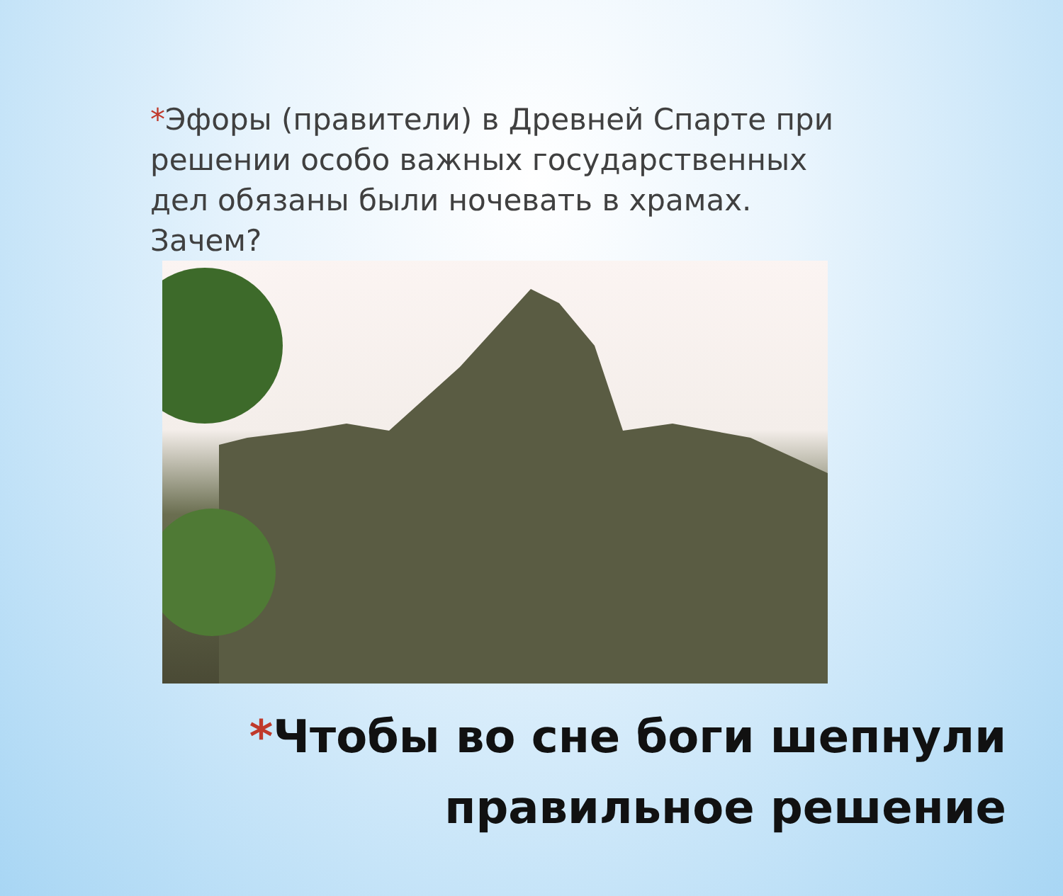*Эфоры (правители) в Древней Спарте при решении особо важных государственных дел обязаны были ночевать в храмах. Зачем?
*Чтобы во сне боги шепнули
правильное решение